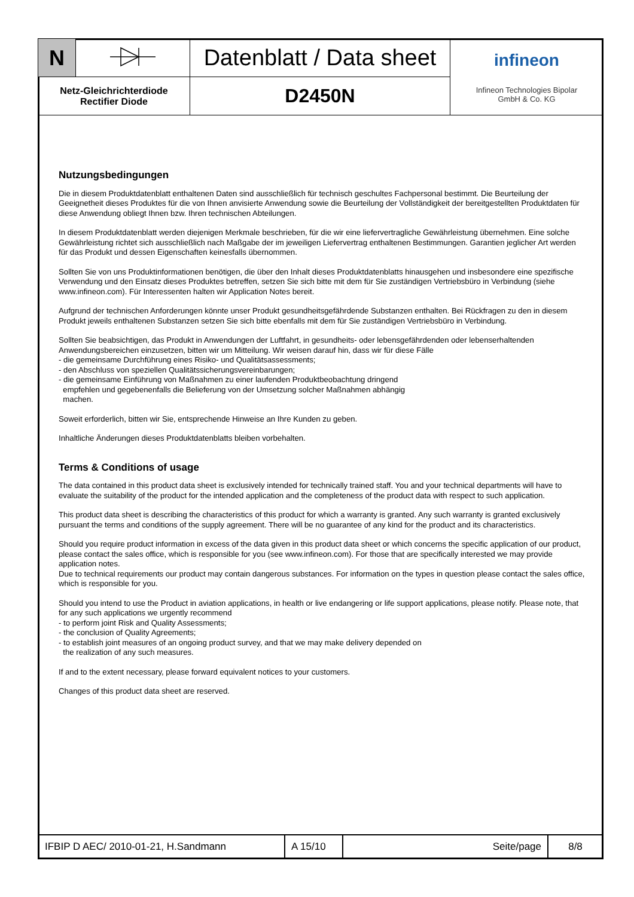| N | | Datenblatt / Data sheet | infineon Infineon Technologies Bipolar GmbH & Co. KG |
| Netz-Gleichrichterdiode Rectifier Diode | | D2450N | |
Nutzungsbedingungen
Die in diesem Produktdatenblatt enthaltenen Daten sind ausschließlich für technisch geschultes Fachpersonal bestimmt. Die Beurteilung der Geeignetheit dieses Produktes für die von Ihnen anvisierte Anwendung sowie die Beurteilung der Vollständigkeit der bereitgestellten Produktdaten für diese Anwendung obliegt Ihnen bzw. Ihren technischen Abteilungen.
In diesem Produktdatenblatt werden diejenigen Merkmale beschrieben, für die wir eine liefervertragliche Gewährleistung übernehmen. Eine solche Gewährleistung richtet sich ausschließlich nach Maßgabe der im jeweiligen Liefervertrag enthaltenen Bestimmungen. Garantien jeglicher Art werden für das Produkt und dessen Eigenschaften keinesfalls übernommen.
Sollten Sie von uns Produktinformationen benötigen, die über den Inhalt dieses Produktdatenblatts hinausgehen und insbesondere eine spezifische Verwendung und den Einsatz dieses Produktes betreffen, setzen Sie sich bitte mit dem für Sie zuständigen Vertriebsbüro in Verbindung (siehe www.infineon.com). Für Interessenten halten wir Application Notes bereit.
Aufgrund der technischen Anforderungen könnte unser Produkt gesundheitsgefährdende Substanzen enthalten. Bei Rückfragen zu den in diesem Produkt jeweils enthaltenen Substanzen setzen Sie sich bitte ebenfalls mit dem für Sie zuständigen Vertriebsbüro in Verbindung.
Sollten Sie beabsichtigen, das Produkt in Anwendungen der Luftfahrt, in gesundheits- oder lebensgefährdenden oder lebenserhaltenden Anwendungsbereichen einzusetzen, bitten wir um Mitteilung. Wir weisen darauf hin, dass wir für diese Fälle
- die gemeinsame Durchführung eines Risiko- und Qualitätsassessments;
- den Abschluss von speziellen Qualitätssicherungsvereinbarungen;
- die gemeinsame Einführung von Maßnahmen zu einer laufenden Produktbeobachtung dringend
empfehlen und gegebenenfalls die Belieferung von der Umsetzung solcher Maßnahmen abhängig
machen.
Soweit erforderlich, bitten wir Sie, entsprechende Hinweise an Ihre Kunden zu geben.
Inhaltliche Änderungen dieses Produktdatenblatts bleiben vorbehalten.
Terms & Conditions of usage
The data contained in this product data sheet is exclusively intended for technically trained staff. You and your technical departments will have to evaluate the suitability of the product for the intended application and the completeness of the product data with respect to such application.
This product data sheet is describing the characteristics of this product for which a warranty is granted. Any such warranty is granted exclusively pursuant the terms and conditions of the supply agreement. There will be no guarantee of any kind for the product and its characteristics.
Should you require product information in excess of the data given in this product data sheet or which concerns the specific application of our product, please contact the sales office, which is responsible for you (see www.infineon.com). For those that are specifically interested we may provide application notes.
Due to technical requirements our product may contain dangerous substances. For information on the types in question please contact the sales office, which is responsible for you.
Should you intend to use the Product in aviation applications, in health or live endangering or life support applications, please notify. Please note, that for any such applications we urgently recommend
- to perform joint Risk and Quality Assessments;
- the conclusion of Quality Agreements;
- to establish joint measures of an ongoing product survey, and that we may make delivery depended on
the realization of any such measures.
If and to the extent necessary, please forward equivalent notices to your customers.
Changes of this product data sheet are reserved.
| IFBIP D AEC/ 2010-01-21, H.Sandmann | A 15/10 | Seite/page | 8/8 |